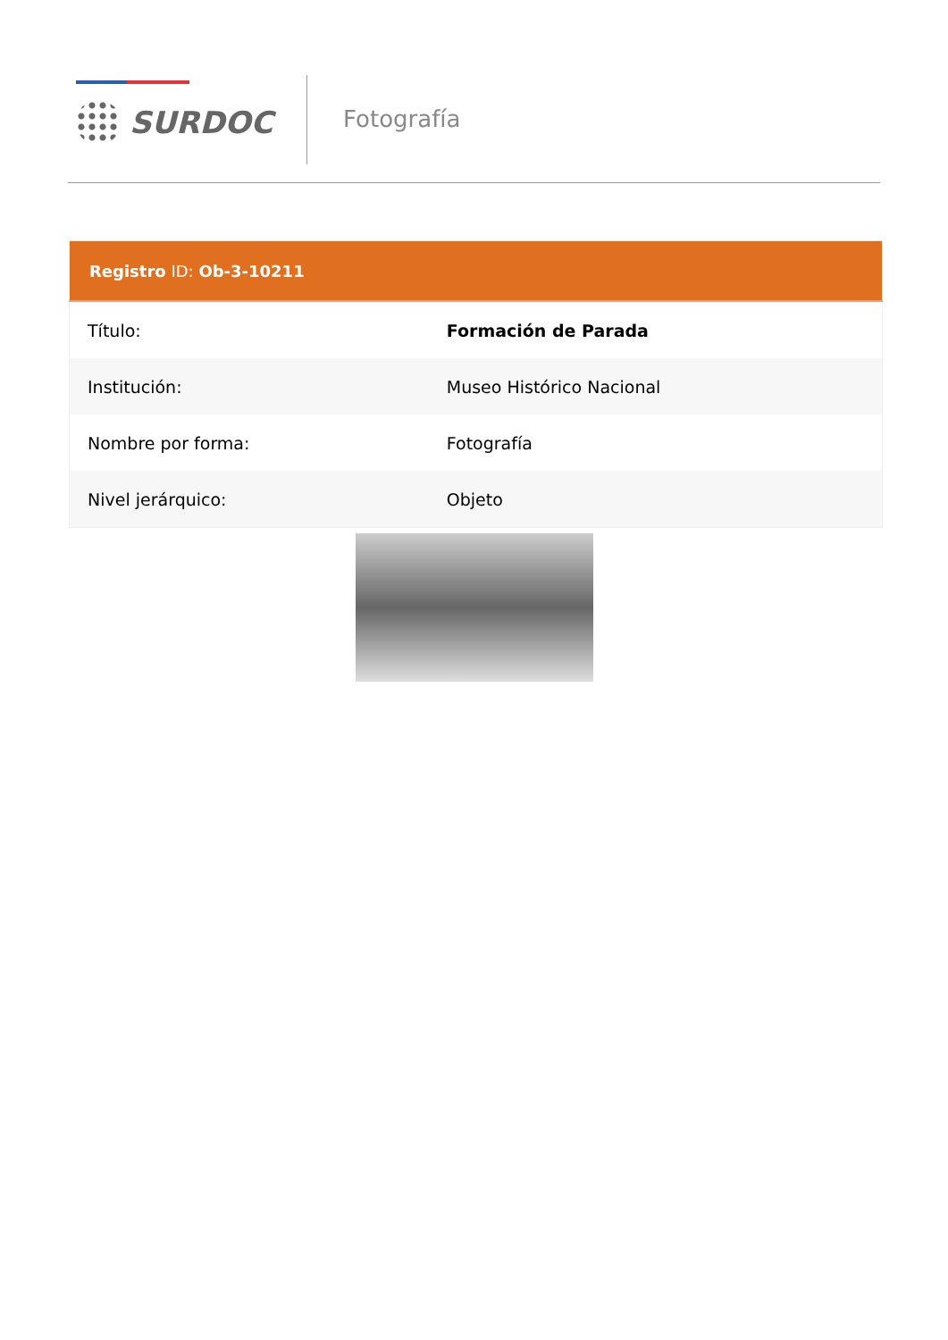SURDOC Fotografía
| Registro ID: Ob-3-10211 | |
| --- | --- |
| Título: | Formación de Parada |
| Institución: | Museo Histórico Nacional |
| Nombre por forma: | Fotografía |
| Nivel jerárquico: | Objeto |